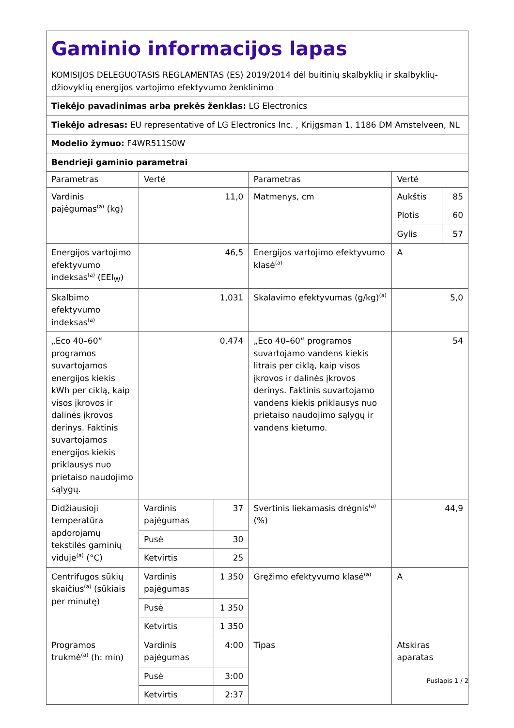| Gaminio informacijos lapas KOMISIJOS DELEGUOTASIS REGLAMENTAS (ES) 2019/2014 dėl buitinių skalbyklių ir skalbyklių-džiovyklių energijos vartojimo efektyvumo ženklinimo | | | | | |
| Tiekėjo pavadinimas arba prekės ženklas: LG Electronics | | | | | |
| Tiekėjo adresas: EU representative of LG Electronics Inc. , Krijgsman 1, 1186 DM Amstelveen, NL | | | | | |
| Modelio žymuo: F4WR511S0W | | | | | |
| Bendrieji gaminio parametrai | | | | | |
| Parametras | Vertė | | Parametras | Vertė | |
| Vardinis pajėgumas<sup>(a)</sup> (kg) | 11,0 | | Matmenys, cm | Aukštis | 85 |
| | | | | Plotis | 60 |
| | | | | Gylis | 57 |
| Energijos vartojimo efektyvumo indeksas<sup>(a)</sup> (EEI<sub>W</sub>) | 46,5 | | Energijos vartojimo efektyvumo klasė<sup>(a)</sup> | A | |
| Skalbimo efektyvumo indeksas<sup>(a)</sup> | 1,031 | | Skalavimo efektyvumas (g/kg)<sup>(a)</sup> | 5,0 | |
| „Eco 40–60“ programos suvartojamos energijos kiekis kWh per ciklą, kaip visos įkrovos ir dalinės įkrovos derinys. Faktinis suvartojamos energijos kiekis priklausys nuo prietaiso naudojimo sąlygų. | 0,474 | | „Eco 40–60“ programos suvartojamo vandens kiekis litrais per ciklą, kaip visos įkrovos ir dalinės įkrovos derinys. Faktinis suvartojamo vandens kiekis priklausys nuo prietaiso naudojimo sąlygų ir vandens kietumo. | 54 | |
| Didžiausioji temperatūra apdorojamų tekstilės gaminių viduje<sup>(a)</sup> (°C) | Vardinis pajėgumas | 37 | Svertinis liekamasis drėgnis<sup>(a)</sup> (%) | 44,9 | |
| | Pusė | 30 | | | |
| | Ketvirtis | 25 | | | |
| Centrifugos sūkių skaičius<sup>(a)</sup> (sūkiais per minutę) | Vardinis pajėgumas | 1 350 | Gręžimo efektyvumo klasė<sup>(a)</sup> | A | |
| | Pusė | 1 350 | | | |
| | Ketvirtis | 1 350 | | | |
| Programos trukmė<sup>(a)</sup> (h: min) | Vardinis pajėgumas | 4:00 | Tipas | Atskiras aparatas | |
| | Pusė | 3:00 | | | |
| | Ketvirtis | 2:37 | | | |
Puslapis 1 / 2